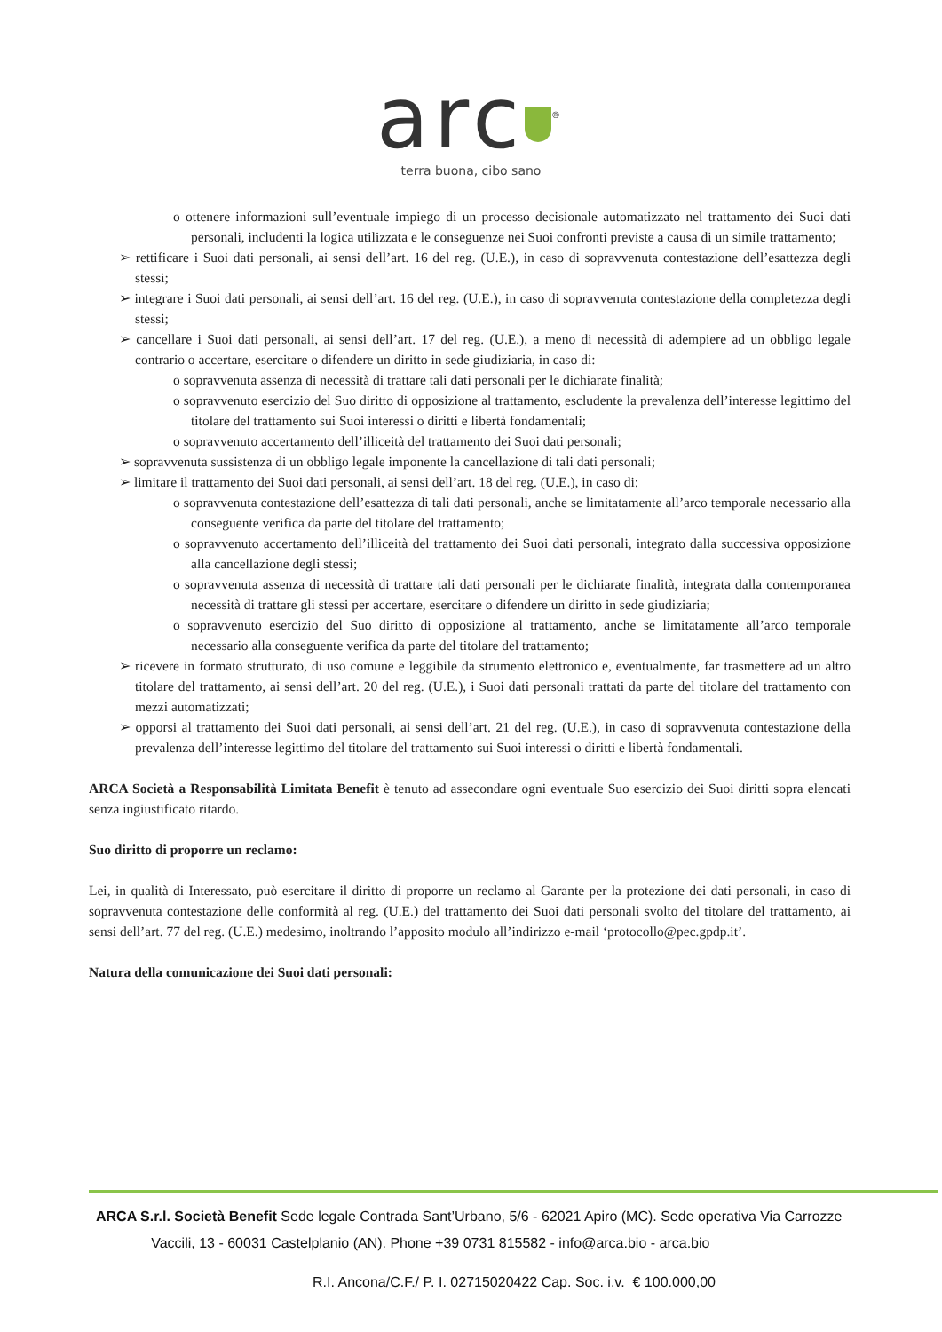arc<sup>®</sup>
terra buona, cibo sano
o ottenere informazioni sull’eventuale impiego di un processo decisionale automatizzato nel trattamento dei Suoi dati personali, includenti la logica utilizzata e le conseguenze nei Suoi confronti previste a causa di un simile trattamento;
➢ rettificare i Suoi dati personali, ai sensi dell’art. 16 del reg. (U.E.), in caso di sopravvenuta contestazione dell’esattezza degli stessi;
➢ integrare i Suoi dati personali, ai sensi dell’art. 16 del reg. (U.E.), in caso di sopravvenuta contestazione della completezza degli stessi;
➢ cancellare i Suoi dati personali, ai sensi dell’art. 17 del reg. (U.E.), a meno di necessità di adempiere ad un obbligo legale contrario o accertare, esercitare o difendere un diritto in sede giudiziaria, in caso di:
o sopravvenuta assenza di necessità di trattare tali dati personali per le dichiarate finalità;
o sopravvenuto esercizio del Suo diritto di opposizione al trattamento, escludente la prevalenza dell’interesse legittimo del titolare del trattamento sui Suoi interessi o diritti e libertà fondamentali;
o sopravvenuto accertamento dell’illiceità del trattamento dei Suoi dati personali;
➢ sopravvenuta sussistenza di un obbligo legale imponente la cancellazione di tali dati personali;
➢ limitare il trattamento dei Suoi dati personali, ai sensi dell’art. 18 del reg. (U.E.), in caso di:
o sopravvenuta contestazione dell’esattezza di tali dati personali, anche se limitatamente all’arco temporale necessario alla conseguente verifica da parte del titolare del trattamento;
o sopravvenuto accertamento dell’illiceità del trattamento dei Suoi dati personali, integrato dalla successiva opposizione alla cancellazione degli stessi;
o sopravvenuta assenza di necessità di trattare tali dati personali per le dichiarate finalità, integrata dalla contemporanea necessità di trattare gli stessi per accertare, esercitare o difendere un diritto in sede giudiziaria;
o sopravvenuto esercizio del Suo diritto di opposizione al trattamento, anche se limitatamente all’arco temporale necessario alla conseguente verifica da parte del titolare del trattamento;
➢ ricevere in formato strutturato, di uso comune e leggibile da strumento elettronico e, eventualmente, far trasmettere ad un altro titolare del trattamento, ai sensi dell’art. 20 del reg. (U.E.), i Suoi dati personali trattati da parte del titolare del trattamento con mezzi automatizzati;
➢ opporsi al trattamento dei Suoi dati personali, ai sensi dell’art. 21 del reg. (U.E.), in caso di sopravvenuta contestazione della prevalenza dell’interesse legittimo del titolare del trattamento sui Suoi interessi o diritti e libertà fondamentali.
ARCA Società a Responsabilità Limitata Benefit è tenuto ad assecondare ogni eventuale Suo esercizio dei Suoi diritti sopra elencati senza ingiustificato ritardo.
Suo diritto di proporre un reclamo:
Lei, in qualità di Interessato, può esercitare il diritto di proporre un reclamo al Garante per la protezione dei dati personali, in caso di sopravvenuta contestazione delle conformità al reg. (U.E.) del trattamento dei Suoi dati personali svolto del titolare del trattamento, ai sensi dell’art. 77 del reg. (U.E.) medesimo, inoltrando l’apposito modulo all’indirizzo e-mail ‘protocollo@pec.gpdp.it’.
Natura della comunicazione dei Suoi dati personali:
ARCA S.r.l. Società Benefit Sede legale Contrada Sant’Urbano, 5/6 - 62021 Apiro (MC). Sede operativa Via Carrozze Vaccili, 13 - 60031 Castelplanio (AN). Phone +39 0731 815582 - info@arca.bio - arca.bio
R.I. Ancona/C.F./ P. I. 02715020422 Cap. Soc. i.v. € 100.000,00